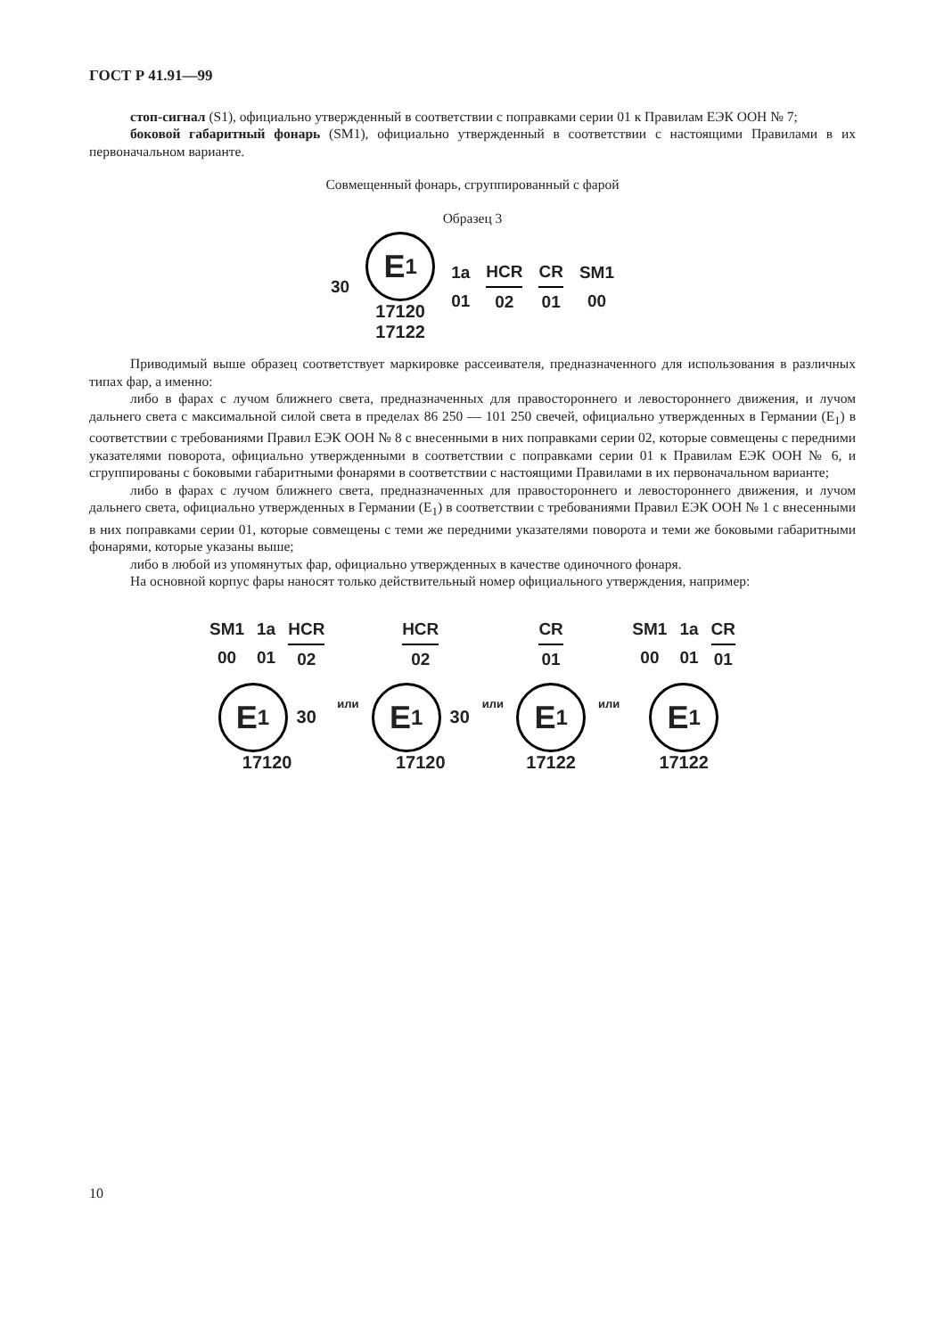ГОСТ Р 41.91—99
стоп-сигнал (S1), официально утвержденный в соответствии с поправками серии 01 к Правилам ЕЭК ООН № 7;
боковой габаритный фонарь (SM1), официально утвержденный в соответствии с настоящими Правилами в их первоначальном варианте.
Совмещенный фонарь, сгруппированный с фарой
Образец 3
30
E<sub>1</sub>
17120
17122
1a
01
HCR
02
CR
01
SM1
00
Приводимый выше образец соответствует маркировке рассеивателя, предназначенного для использования в различных типах фар, а именно:
либо в фарах с лучом ближнего света, предназначенных для правостороннего и левостороннего движения, и лучом дальнего света с максимальной силой света в пределах 86 250 — 101 250 свечей, официально утвержденных в Германии (E<sub>1</sub>) в соответствии с требованиями Правил ЕЭК ООН № 8 с внесенными в них поправками серии 02, которые совмещены с передними указателями поворота, официально утвержденными в соответствии с поправками серии 01 к Правилам ЕЭК ООН № 6, и сгруппированы с боковыми габаритными фонарями в соответствии с настоящими Правилами в их первоначальном варианте;
либо в фарах с лучом ближнего света, предназначенных для правостороннего и левостороннего движения, и лучом дальнего света, официально утвержденных в Германии (E<sub>1</sub>) в соответствии с требованиями Правил ЕЭК ООН № 1 с внесенными в них поправками серии 01, которые совмещены с теми же передними указателями поворота и теми же боковыми габаритными фонарями, которые указаны выше;
либо в любой из упомянутых фар, официально утвержденных в качестве одиночного фонаря.
На основной корпус фары наносят только действительный номер официального утверждения, например:
SM1
00
1a
01
HCR
02
E<sub>1</sub>
30
17120
или
HCR
02
E<sub>1</sub>
30
17120
или
CR
01
E<sub>1</sub>
17122
или
SM1
00
1a
01
CR
01
E<sub>1</sub>
17122
10